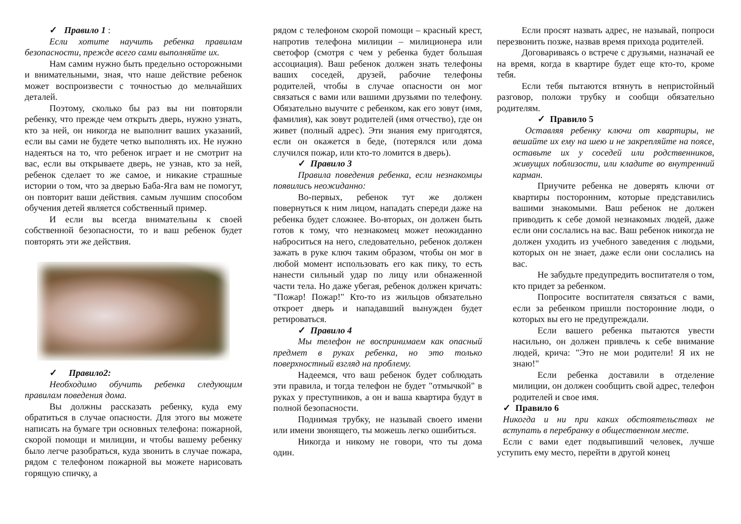✓ Правило 1 :
Если хотите научить ребенка правилам безопасности, прежде всего сами выполняйте их.
Нам самим нужно быть предельно осторожными и внимательными, зная, что наше действие ребенок может воспроизвести с точностью до мельчайших деталей.
Поэтому, сколько бы раз вы ни повторяли ребенку, что прежде чем открыть дверь, нужно узнать, кто за ней, он никогда не выполнит ваших указаний, если вы сами не будете четко выполнять их. Не нужно надеяться на то, что ребенок играет и не смотрит на вас, если вы открываете дверь, не узнав, кто за ней, ребенок сделает то же самое, и никакие страшные истории о том, что за дверью Баба-Яга вам не помогут, он повторит ваши действия. самым лучшим способом обучения детей является собственный пример.
И если вы всегда внимательны к своей собственной безопасности, то и ваш ребенок будет повторять эти же действия.
✓ Правило2:
Необходимо обучить ребенка следующим правилам поведения дома.
Вы должны рассказать ребенку, куда ему обратиться в случае опасности. Для этого вы можете написать на бумаге три основных телефона: пожарной, скорой помощи и милиции, и чтобы вашему ребенку было легче разобраться, куда звонить в случае пожара, рядом с телефоном пожарной вы можете нарисовать горящую спичку, а
рядом с телефоном скорой помощи – красный крест, напротив телефона милиции – милиционера или светофор (смотря с чем у ребенка будет большая ассоциация). Ваш ребенок должен знать телефоны ваших соседей, друзей, рабочие телефоны родителей, чтобы в случае опасности он мог связаться с вами или вашими друзьями по телефону. Обязательно выучите с ребенком, как его зовут (имя, фамилия), как зовут родителей (имя отчество), где он живет (полный адрес). Эти знания ему пригодятся, если он окажется в беде, (потерялся или дома случился пожар, или кто-то ломится в дверь).
✓ Правило 3
Правила поведения ребенка, если незнакомцы появились неожиданно:
Во-первых, ребенок тут же должен повернуться к ним лицом, нападать спереди даже на ребенка будет сложнее. Во-вторых, он должен быть готов к тому, что незнакомец может неожиданно наброситься на него, следовательно, ребенок должен зажать в руке ключ таким образом, чтобы он мог в любой момент использовать его как пику, то есть нанести сильный удар по лицу или обнаженной части тела. Но даже убегая, ребенок должен кричать: "Пожар! Пожар!" Кто-то из жильцов обязательно откроет дверь и нападавший вынужден будет ретироваться.
✓ Правило 4
Мы телефон не воспринимаем как опасный предмет в руках ребенка, но это только поверхностный взгляд на проблему.
Надеемся, что ваш ребенок будет соблюдать эти правила, и тогда телефон не будет "отмычкой" в руках у преступников, а он и ваша квартира будут в полной безопасности.
Поднимая трубку, не называй своего имени или имени звонящего, ты можешь легко ошибиться.
Никогда и никому не говори, что ты дома один.
Если просят назвать адрес, не называй, попроси перезвонить позже, назвав время прихода родителей.
Договариваясь о встрече с друзьями, назначай ее на время, когда в квартире будет еще кто-то, кроме тебя.
Если тебя пытаются втянуть в непристойный разговор, положи трубку и сообщи обязательно родителям.
✓ Правило 5
Оставляя ребенку ключи от квартиры, не вешайте их ему на шею и не закрепляйте на поясе, оставьте их у соседей или родственников, живущих поблизости, или кладите во внутренний карман.
Приучите ребенка не доверять ключи от квартиры посторонним, которые представились вашими знакомыми. Ваш ребенок не должен приводить к себе домой незнакомых людей, даже если они сослались на вас. Ваш ребенок никогда не должен уходить из учебного заведения с людьми, которых он не знает, даже если они сослались на вас.
Не забудьте предупредить воспитателя о том, кто придет за ребенком.
Попросите воспитателя связаться с вами, если за ребенком пришли посторонние люди, о которых вы его не предупреждали.
Если вашего ребенка пытаются увести насильно, он должен привлечь к себе внимание людей, крича: "Это не мои родители! Я их не знаю!"
Если ребенка доставили в отделение милиции, он должен сообщить свой адрес, телефон родителей и свое имя.
✓ Правило 6
Никогда и ни при каких обстоятельствах не вступать в перебранку в общественном месте.
Если с вами едет подвыпивший человек, лучше уступить ему место, перейти в другой конец